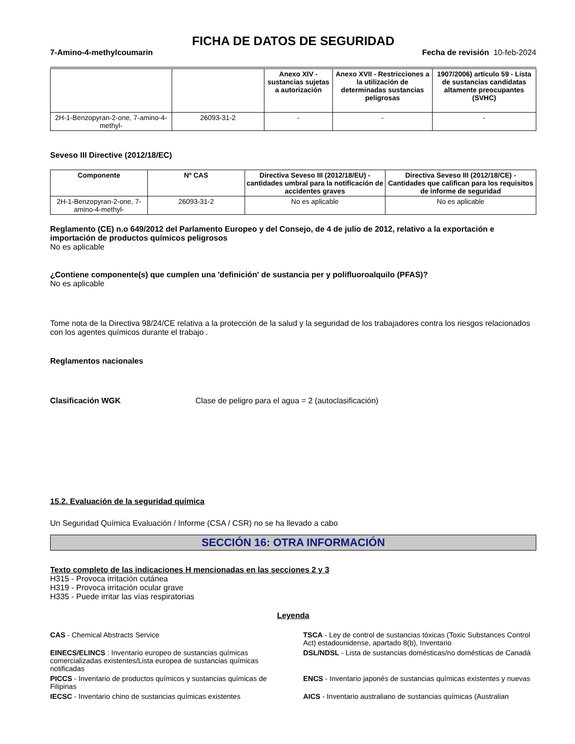FICHA DE DATOS DE SEGURIDAD
7-Amino-4-methylcoumarin Fecha de revisión 10-feb-2024
| | | Anexo XIV - sustancias sujetas a autorización | Anexo XVII - Restricciones a la utilización de determinadas sustancias peligrosas | 1907/2006) artículo 59 - Lista de sustancias candidatas altamente preocupantes (SVHC) |
| --- | --- | --- | --- | --- |
| 2H-1-Benzopyran-2-one, 7-amino-4-methyl- | 26093-31-2 | - | - | - |
Seveso III Directive (2012/18/EC)
| Componente | Nº CAS | Directiva Seveso III (2012/18/EU) - cantidades umbral para la notificación de accidentes graves | Directiva Seveso III (2012/18/CE) - Cantidades que califican para los requisitos de informe de seguridad |
| --- | --- | --- | --- |
| 2H-1-Benzopyran-2-one, 7-amino-4-methyl- | 26093-31-2 | No es aplicable | No es aplicable |
Reglamento (CE) n.o 649/2012 del Parlamento Europeo y del Consejo, de 4 de julio de 2012, relativo a la exportación e importación de productos químicos peligrosos
No es aplicable
¿Contiene componente(s) que cumplen una 'definición' de sustancia per y polifluoroalquilo (PFAS)?
No es aplicable
Tome nota de la Directiva 98/24/CE relativa a la protección de la salud y la seguridad de los trabajadores contra los riesgos relacionados con los agentes químicos durante el trabajo .
Reglamentos nacionales
Clasificación WGK Clase de peligro para el agua = 2 (autoclasificación)
15.2. Evaluación de la seguridad química
Un Seguridad Química Evaluación / Informe (CSA / CSR) no se ha llevado a cabo
SECCIÓN 16: OTRA INFORMACIÓN
Texto completo de las indicaciones H mencionadas en las secciones 2 y 3
H315 - Provoca irritación cutánea
H319 - Provoca irritación ocular grave
H335 - Puede irritar las vías respiratorias
Leyenda
CAS - Chemical Abstracts Service
TSCA - Ley de control de sustancias tóxicas (Toxic Substances Control Act) estadounidense, apartado 8(b), Inventario
EINECS/ELINCS : Inventario europeo de sustancias químicas comercializadas existentes/Lista europea de sustancias químicas notificadas
DSL/NDSL - Lista de sustancias domésticas/no domésticas de Canadá
PICCS - Inventario de productos químicos y sustancias químicas de Filipinas
ENCS - Inventario japonés de sustancias químicas existentes y nuevas
IECSC - Inventario chino de sustancias químicas existentes
AICS - Inventario australiano de sustancias químicas (Australian